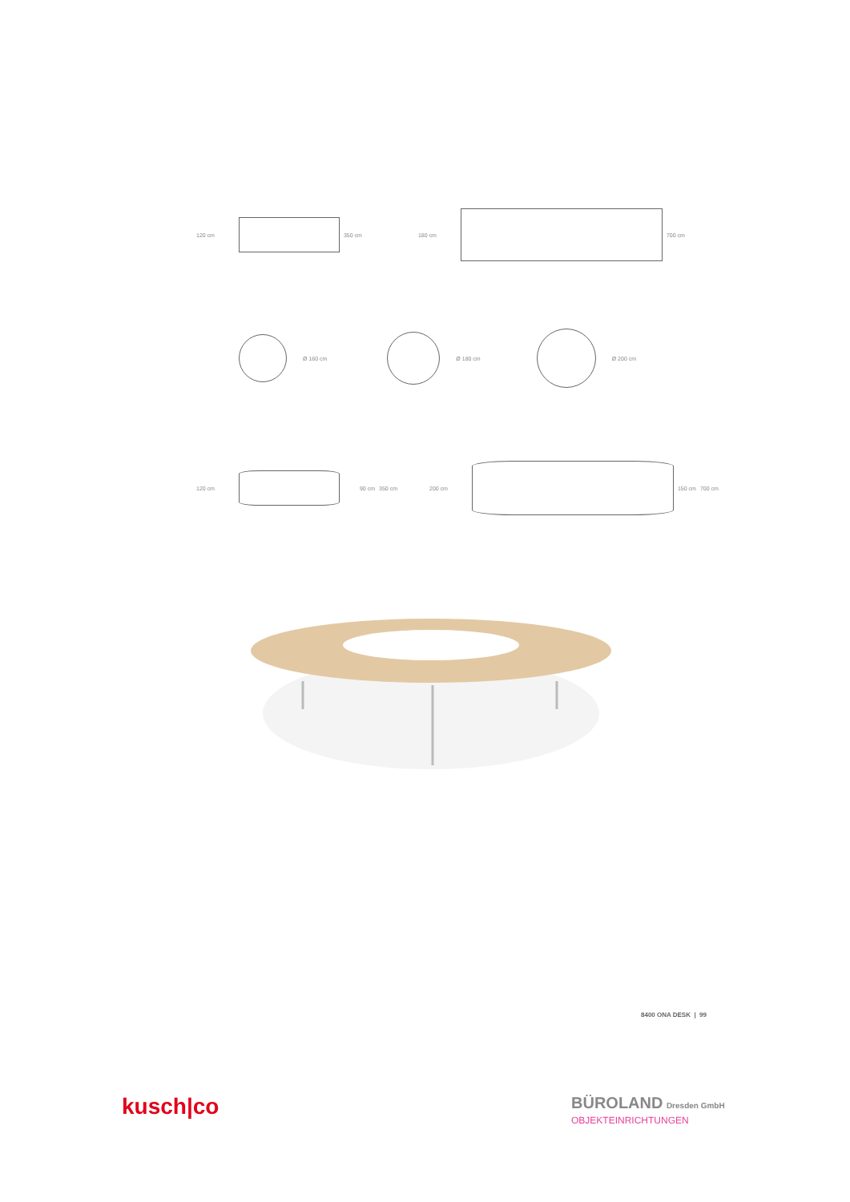120 cm 350 cm 180 cm 700 cm
Ø 160 cm Ø 180 cm Ø 200 cm
120 cm 90 cm 350 cm 200 cm 150 cm 700 cm
8400 ONA DESK | 99
kusch|co
BÜROLAND Dresden GmbH
OBJEKTEINRICHTUNGEN